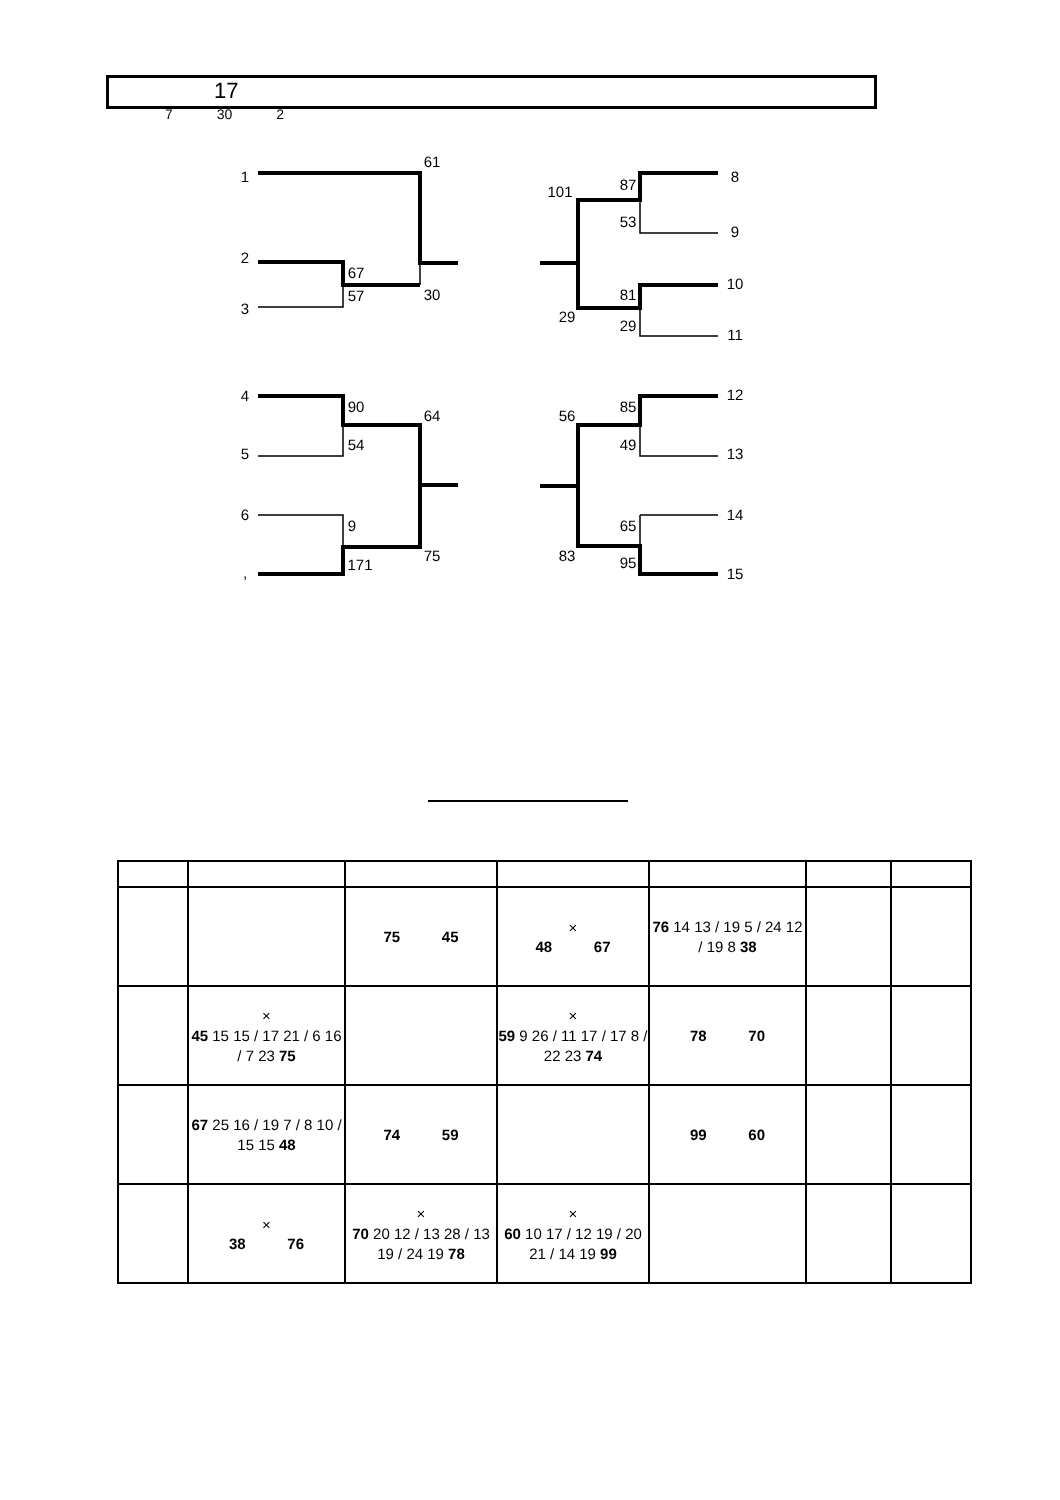17
7 30 2
1
2
3
4
5
6
,
8
9
10
11
12
13
14
15
61
67
57
30
90
64
54
9
171
75
101
87
53
81
29
29
56
85
49
65
95
83
| | | 75 45 | × 48 67 | 76 14 13 / 19 5 / 24 12 / 19 8 38 | | |
| | × 45 15 15 / 17 21 / 6 16 / 7 23 75 | | × 59 9 26 / 11 17 / 17 8 / 22 23 74 | 78 70 | | |
| | 67 25 16 / 19 7 / 8 10 / 15 15 48 | 74 59 | | 99 60 | | |
| | × 38 76 | × 70 20 12 / 13 28 / 13 19 / 24 19 78 | × 60 10 17 / 12 19 / 20 21 / 14 19 99 | | | |